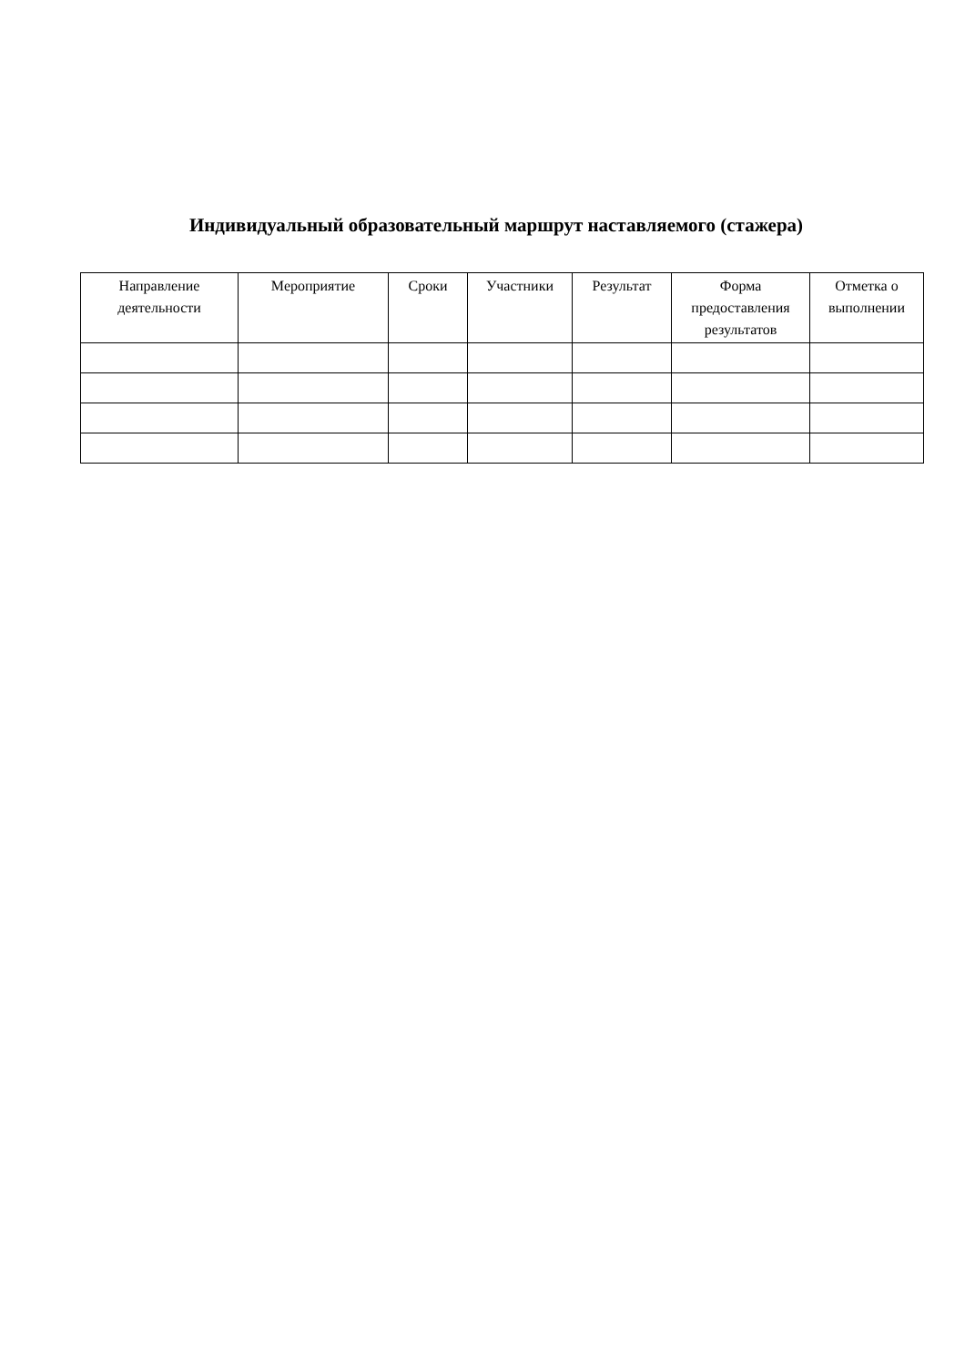Индивидуальный образовательный маршрут наставляемого (стажера)
| Направление деятельности | Мероприятие | Сроки | Участники | Результат | Форма предоставления результатов | Отметка о выполнении |
| --- | --- | --- | --- | --- | --- | --- |